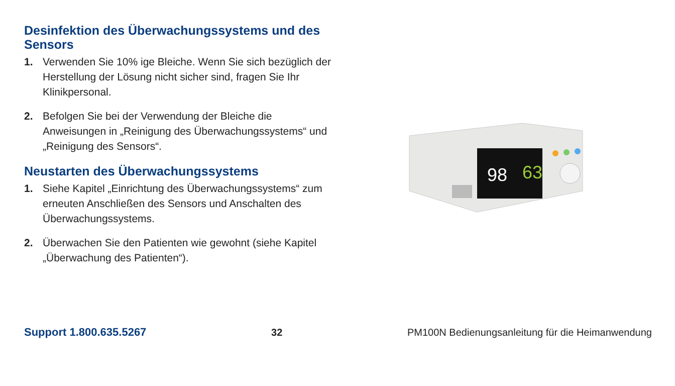Desinfektion des Überwachungssystems und des Sensors
1. Verwenden Sie 10% ige Bleiche. Wenn Sie sich bezüglich der Herstellung der Lösung nicht sicher sind, fragen Sie Ihr Klinikpersonal.
2. Befolgen Sie bei der Verwendung der Bleiche die Anweisungen in „Reinigung des Überwachungssystems“ und „Reinigung des Sensors“.
Neustarten des Überwachungssystems
1. Siehe Kapitel „Einrichtung des Überwachungssystems“ zum erneuten Anschließen des Sensors und Anschalten des Überwachungssystems.
2. Überwachen Sie den Patienten wie gewohnt (siehe Kapitel „Überwachung des Patienten“).
98
63
Support 1.800.635.5267 32 PM100N Bedienungsanleitung für die Heimanwendung